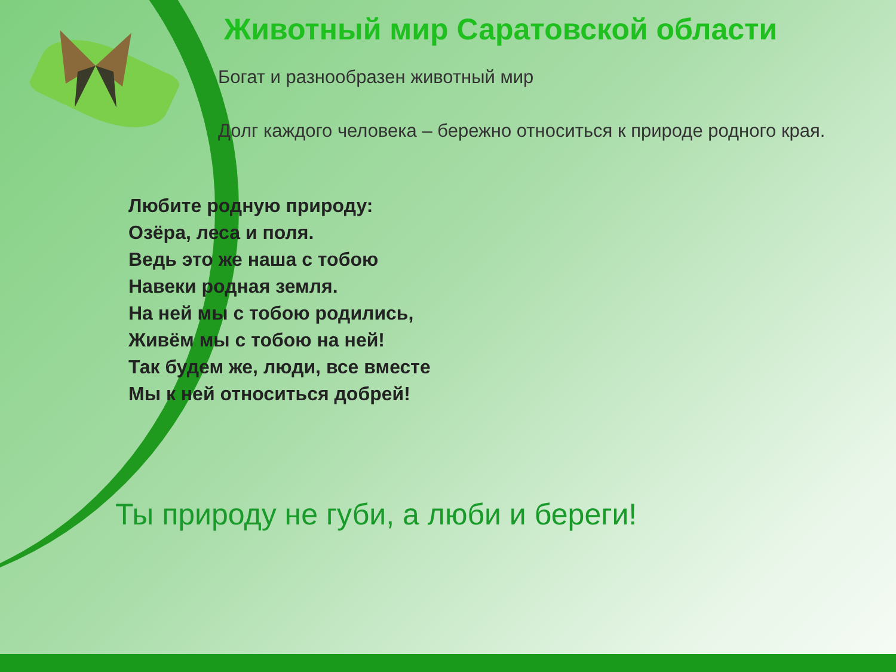Животный мир Саратовской области
Богат и разнообразен животный мир
Долг каждого человека – бережно относиться к природе родного края.
Любите родную природу:
Озёра, леса и поля.
Ведь это же наша с тобою
Навеки родная земля.
На ней мы с тобою родились,
Живём мы с тобою на ней!
Так будем же, люди, все вместе
Мы к ней относиться добрей!
Ты природу не губи, а люби и береги!